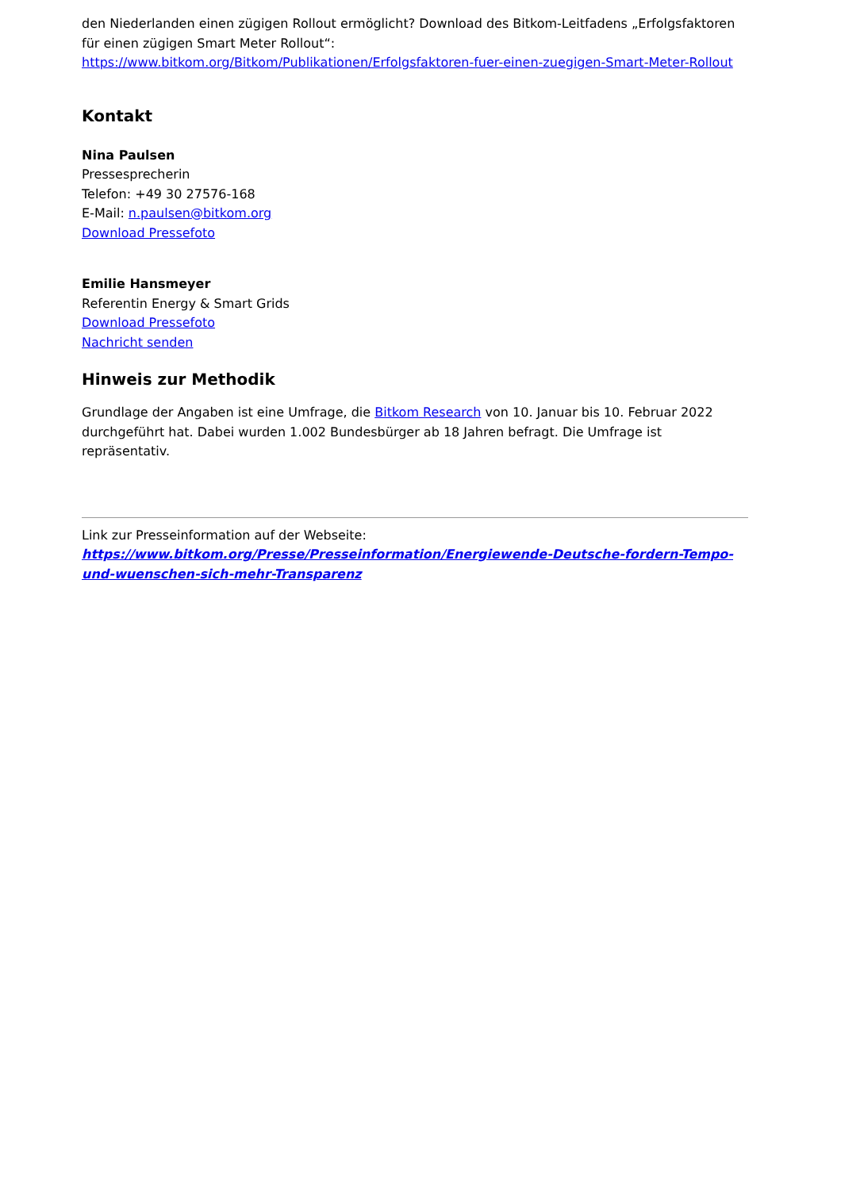den Niederlanden einen zügigen Rollout ermöglicht? Download des Bitkom-Leitfadens „Erfolgsfaktoren für einen zügigen Smart Meter Rollout“:
https://www.bitkom.org/Bitkom/Publikationen/Erfolgsfaktoren-fuer-einen-zuegigen-Smart-Meter-Rollout
Kontakt
Nina Paulsen
Pressesprecherin
Telefon: +49 30 27576-168
E-Mail: n.paulsen@bitkom.org
Download Pressefoto
Emilie Hansmeyer
Referentin Energy & Smart Grids
Download Pressefoto
Nachricht senden
Hinweis zur Methodik
Grundlage der Angaben ist eine Umfrage, die Bitkom Research von 10. Januar bis 10. Februar 2022 durchgeführt hat. Dabei wurden 1.002 Bundesbürger ab 18 Jahren befragt. Die Umfrage ist repräsentativ.
Link zur Presseinformation auf der Webseite:
https://www.bitkom.org/Presse/Presseinformation/Energiewende-Deutsche-fordern-Tempo-und-wuenschen-sich-mehr-Transparenz